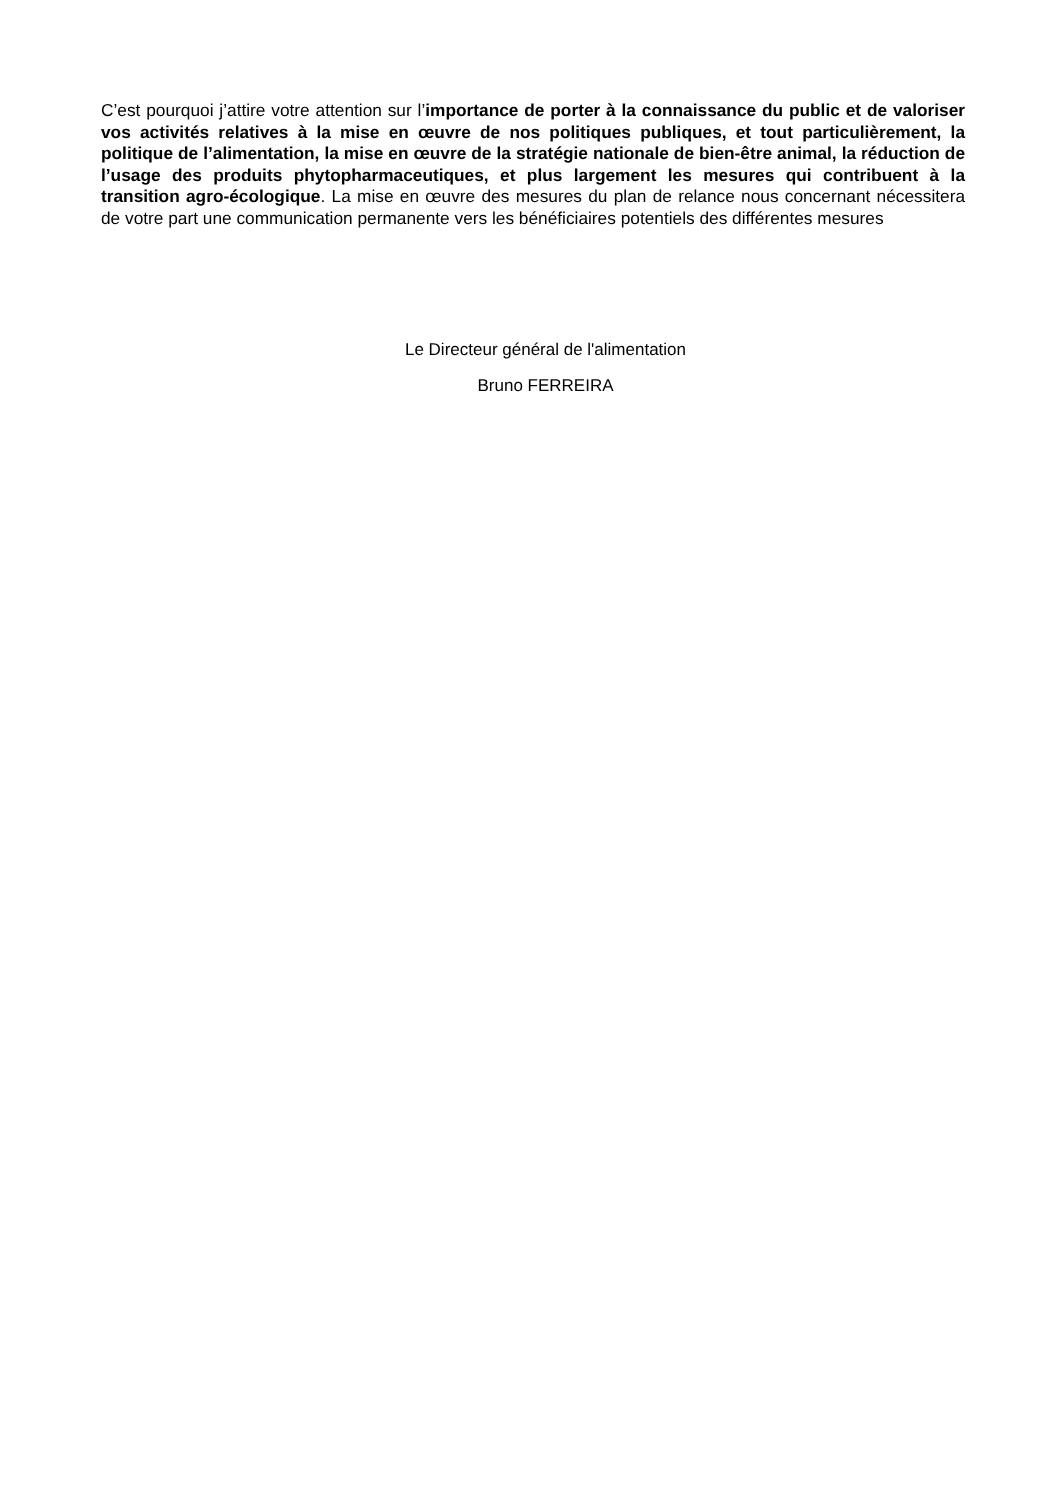C’est pourquoi j’attire votre attention sur l’importance de porter à la connaissance du public et de valoriser vos activités relatives à la mise en œuvre de nos politiques publiques, et tout particulièrement, la politique de l’alimentation, la mise en œuvre de la stratégie nationale de bien-être animal, la réduction de l’usage des produits phytopharmaceutiques, et plus largement les mesures qui contribuent à la transition agro-écologique. La mise en œuvre des mesures du plan de relance nous concernant nécessitera de votre part une communication permanente vers les bénéficiaires potentiels des différentes mesures
Le Directeur général de l'alimentation
Bruno FERREIRA